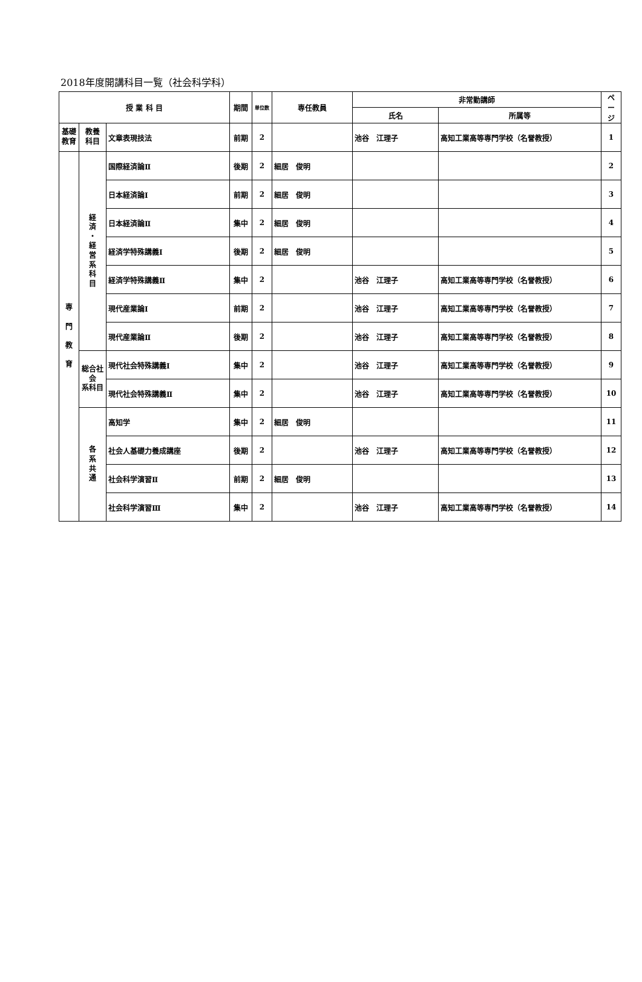2018年度開講科目一覧（社会科学科）
| 授 業 科 目 | | | 期間 | 単位数 | 専任教員 | 非常勤講師 | | ペ ー ジ |
| --- | --- | --- | --- | --- | --- | --- | --- | --- |
| | | | | | | 氏名 | 所属等 | |
| 基礎 教育 | 教養 科目 | 文章表現技法 | 前期 | 2 | | 池谷 江理子 | 高知工業高等専門学校（名誉教授） | 1 |
| 専 門 教 育 | 経 済 ・ 経 営 系 科 目 | 国際経済論Ⅱ | 後期 | 2 | 細居 俊明 | | | 2 |
| | | 日本経済論Ⅰ | 前期 | 2 | 細居 俊明 | | | 3 |
| | | 日本経済論Ⅱ | 集中 | 2 | 細居 俊明 | | | 4 |
| | | 経済学特殊講義Ⅰ | 後期 | 2 | 細居 俊明 | | | 5 |
| | | 経済学特殊講義Ⅱ | 集中 | 2 | | 池谷 江理子 | 高知工業高等専門学校（名誉教授） | 6 |
| | | 現代産業論Ⅰ | 前期 | 2 | | 池谷 江理子 | 高知工業高等専門学校（名誉教授） | 7 |
| | | 現代産業論Ⅱ | 後期 | 2 | | 池谷 江理子 | 高知工業高等専門学校（名誉教授） | 8 |
| | 総合社会 系科目 | 現代社会特殊講義Ⅰ | 集中 | 2 | | 池谷 江理子 | 高知工業高等専門学校（名誉教授） | 9 |
| | | 現代社会特殊講義Ⅱ | 集中 | 2 | | 池谷 江理子 | 高知工業高等専門学校（名誉教授） | 10 |
| | 各 系 共 通 | 高知学 | 集中 | 2 | 細居 俊明 | | | 11 |
| | | 社会人基礎力養成講座 | 後期 | 2 | | 池谷 江理子 | 高知工業高等専門学校（名誉教授） | 12 |
| | | 社会科学演習Ⅱ | 前期 | 2 | 細居 俊明 | | | 13 |
| | | 社会科学演習Ⅲ | 集中 | 2 | | 池谷 江理子 | 高知工業高等専門学校（名誉教授） | 14 |